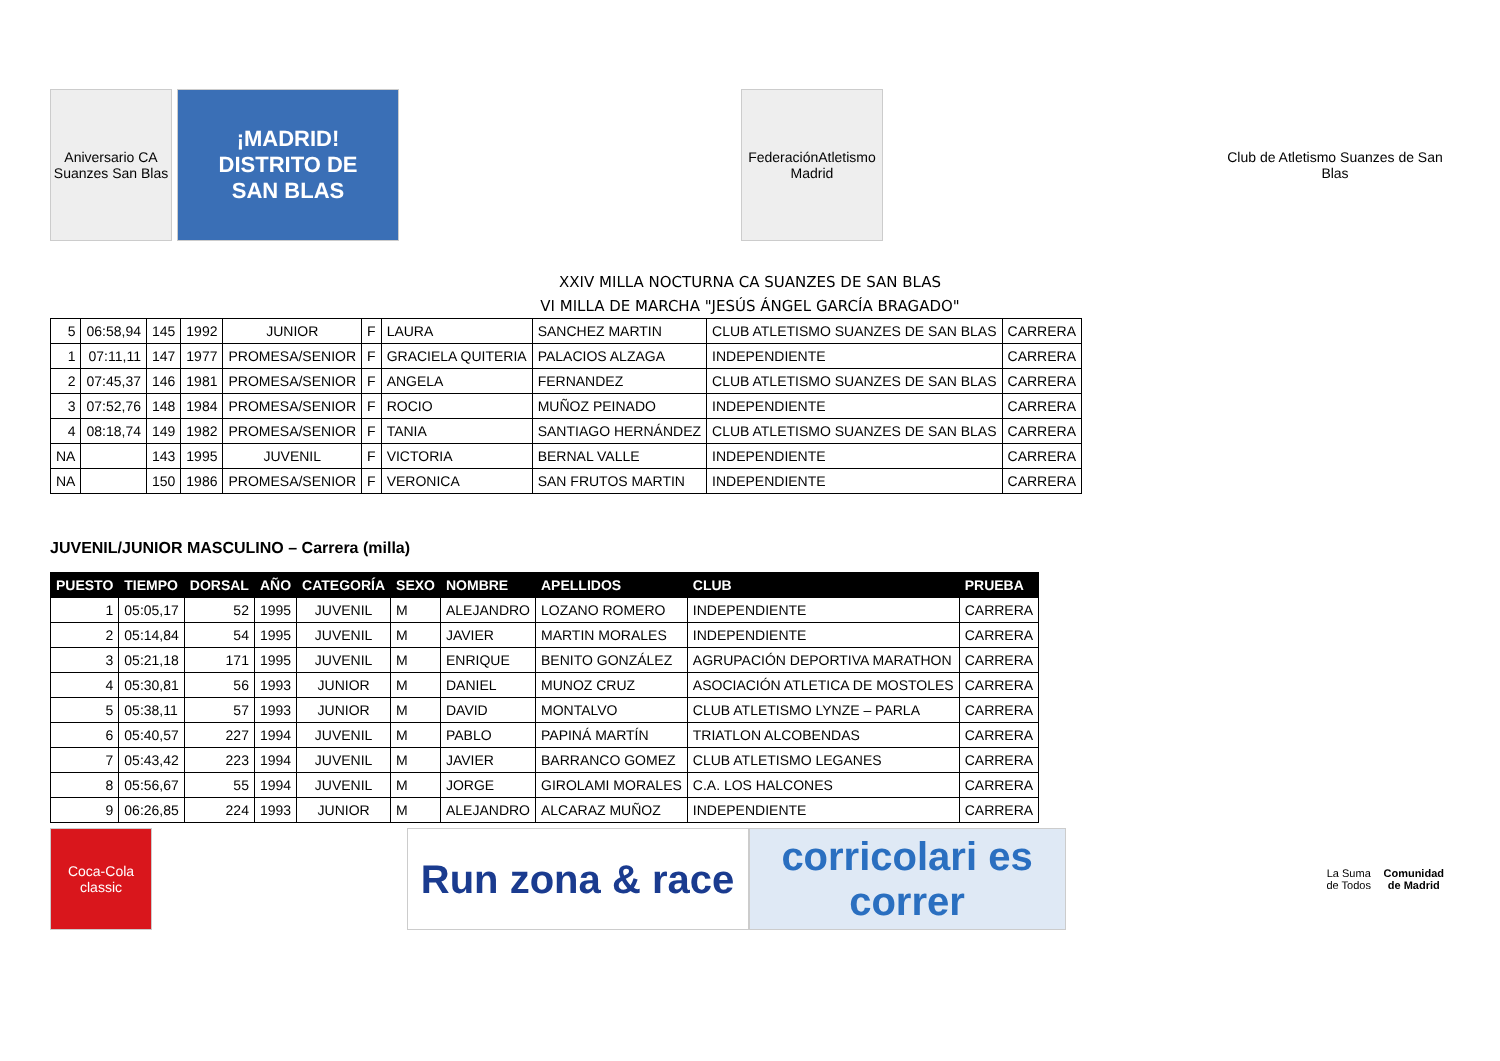Aniversario CA Suanzes San Blas
¡MADRID!
DISTRITO DE
SAN BLAS
FederaciónAtletismo Madrid
Club de Atletismo Suanzes de San Blas
XXIV MILLA NOCTURNA CA SUANZES DE SAN BLAS
VI MILLA DE MARCHA "JESÚS ÁNGEL GARCÍA BRAGADO"
| 5 | 06:58,94 | 145 | 1992 | JUNIOR | F | LAURA | SANCHEZ MARTIN | CLUB ATLETISMO SUANZES DE SAN BLAS | CARRERA |
| 1 | 07:11,11 | 147 | 1977 | PROMESA/SENIOR | F | GRACIELA QUITERIA | PALACIOS ALZAGA | INDEPENDIENTE | CARRERA |
| 2 | 07:45,37 | 146 | 1981 | PROMESA/SENIOR | F | ANGELA | FERNANDEZ | CLUB ATLETISMO SUANZES DE SAN BLAS | CARRERA |
| 3 | 07:52,76 | 148 | 1984 | PROMESA/SENIOR | F | ROCIO | MUÑOZ PEINADO | INDEPENDIENTE | CARRERA |
| 4 | 08:18,74 | 149 | 1982 | PROMESA/SENIOR | F | TANIA | SANTIAGO HERNÁNDEZ | CLUB ATLETISMO SUANZES DE SAN BLAS | CARRERA |
| NA | | 143 | 1995 | JUVENIL | F | VICTORIA | BERNAL VALLE | INDEPENDIENTE | CARRERA |
| NA | | 150 | 1986 | PROMESA/SENIOR | F | VERONICA | SAN FRUTOS MARTIN | INDEPENDIENTE | CARRERA |
JUVENIL/JUNIOR MASCULINO – Carrera (milla)
| PUESTO | TIEMPO | DORSAL | AÑO | CATEGORÍA | SEXO | NOMBRE | APELLIDOS | CLUB | PRUEBA |
| --- | --- | --- | --- | --- | --- | --- | --- | --- | --- |
| 1 | 05:05,17 | 52 | 1995 | JUVENIL | M | ALEJANDRO | LOZANO ROMERO | INDEPENDIENTE | CARRERA |
| 2 | 05:14,84 | 54 | 1995 | JUVENIL | M | JAVIER | MARTIN MORALES | INDEPENDIENTE | CARRERA |
| 3 | 05:21,18 | 171 | 1995 | JUVENIL | M | ENRIQUE | BENITO GONZÁLEZ | AGRUPACIÓN DEPORTIVA MARATHON | CARRERA |
| 4 | 05:30,81 | 56 | 1993 | JUNIOR | M | DANIEL | MUNOZ CRUZ | ASOCIACIÓN ATLETICA DE MOSTOLES | CARRERA |
| 5 | 05:38,11 | 57 | 1993 | JUNIOR | M | DAVID | MONTALVO | CLUB ATLETISMO LYNZE – PARLA | CARRERA |
| 6 | 05:40,57 | 227 | 1994 | JUVENIL | M | PABLO | PAPINÁ MARTÍN | TRIATLON ALCOBENDAS | CARRERA |
| 7 | 05:43,42 | 223 | 1994 | JUVENIL | M | JAVIER | BARRANCO GOMEZ | CLUB ATLETISMO LEGANES | CARRERA |
| 8 | 05:56,67 | 55 | 1994 | JUVENIL | M | JORGE | GIROLAMI MORALES | C.A. LOS HALCONES | CARRERA |
| 9 | 06:26,85 | 224 | 1993 | JUNIOR | M | ALEJANDRO | ALCARAZ MUÑOZ | INDEPENDIENTE | CARRERA |
Coca-Cola classic
Run zona & race
corricolari es correr
La Suma de Todos
Comunidad de Madrid